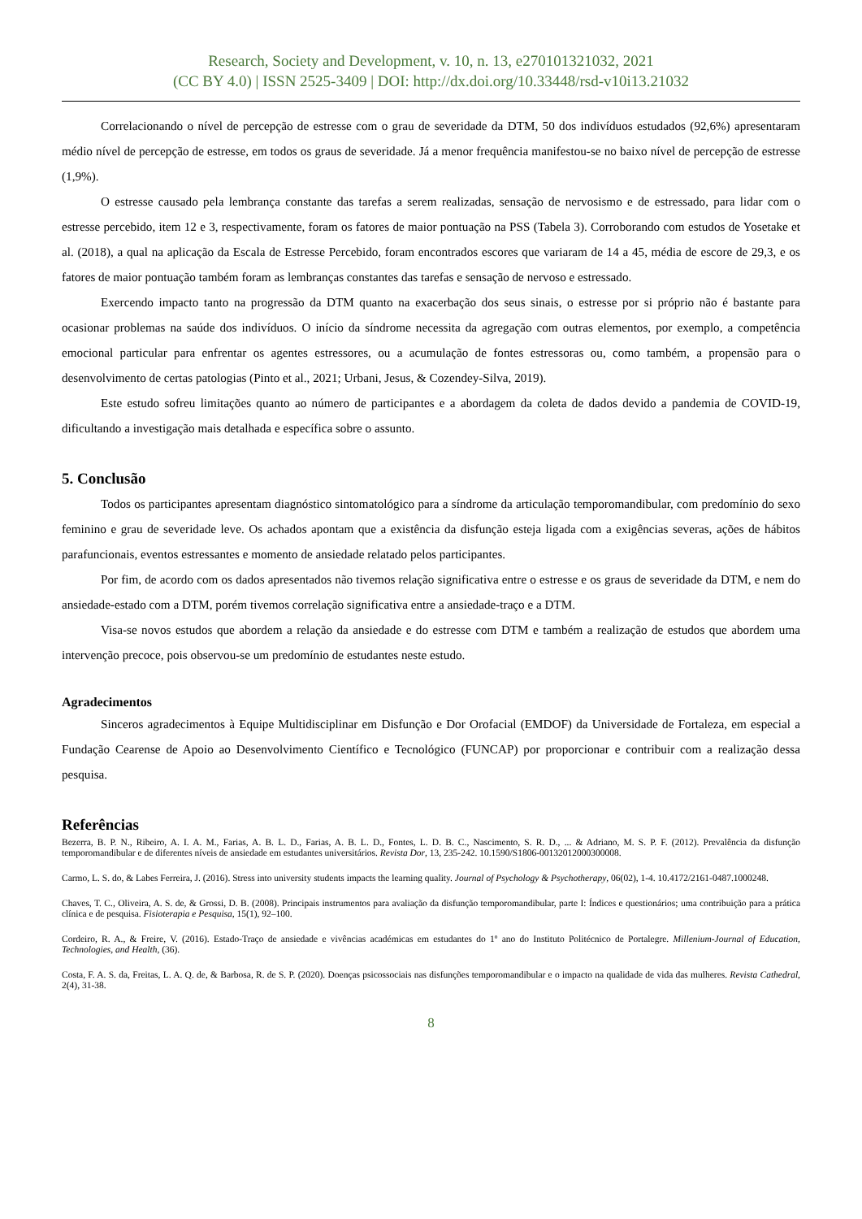Research, Society and Development, v. 10, n. 13, e270101321032, 2021
(CC BY 4.0) | ISSN 2525-3409 | DOI: http://dx.doi.org/10.33448/rsd-v10i13.21032
Correlacionando o nível de percepção de estresse com o grau de severidade da DTM, 50 dos indivíduos estudados (92,6%) apresentaram médio nível de percepção de estresse, em todos os graus de severidade. Já a menor frequência manifestou-se no baixo nível de percepção de estresse (1,9%).
O estresse causado pela lembrança constante das tarefas a serem realizadas, sensação de nervosismo e de estressado, para lidar com o estresse percebido, item 12 e 3, respectivamente, foram os fatores de maior pontuação na PSS (Tabela 3). Corroborando com estudos de Yosetake et al. (2018), a qual na aplicação da Escala de Estresse Percebido, foram encontrados escores que variaram de 14 a 45, média de escore de 29,3, e os fatores de maior pontuação também foram as lembranças constantes das tarefas e sensação de nervoso e estressado.
Exercendo impacto tanto na progressão da DTM quanto na exacerbação dos seus sinais, o estresse por si próprio não é bastante para ocasionar problemas na saúde dos indivíduos. O início da síndrome necessita da agregação com outras elementos, por exemplo, a competência emocional particular para enfrentar os agentes estressores, ou a acumulação de fontes estressoras ou, como também, a propensão para o desenvolvimento de certas patologias (Pinto et al., 2021; Urbani, Jesus, & Cozendey-Silva, 2019).
Este estudo sofreu limitações quanto ao número de participantes e a abordagem da coleta de dados devido a pandemia de COVID-19, dificultando a investigação mais detalhada e específica sobre o assunto.
5. Conclusão
Todos os participantes apresentam diagnóstico sintomatológico para a síndrome da articulação temporomandibular, com predomínio do sexo feminino e grau de severidade leve. Os achados apontam que a existência da disfunção esteja ligada com a exigências severas, ações de hábitos parafuncionais, eventos estressantes e momento de ansiedade relatado pelos participantes.
Por fim, de acordo com os dados apresentados não tivemos relação significativa entre o estresse e os graus de severidade da DTM, e nem do ansiedade-estado com a DTM, porém tivemos correlação significativa entre a ansiedade-traço e a DTM.
Visa-se novos estudos que abordem a relação da ansiedade e do estresse com DTM e também a realização de estudos que abordem uma intervenção precoce, pois observou-se um predomínio de estudantes neste estudo.
Agradecimentos
Sinceros agradecimentos à Equipe Multidisciplinar em Disfunção e Dor Orofacial (EMDOF) da Universidade de Fortaleza, em especial a Fundação Cearense de Apoio ao Desenvolvimento Científico e Tecnológico (FUNCAP) por proporcionar e contribuir com a realização dessa pesquisa.
Referências
Bezerra, B. P. N., Ribeiro, A. I. A. M., Farias, A. B. L. D., Farias, A. B. L. D., Fontes, L. D. B. C., Nascimento, S. R. D., ... & Adriano, M. S. P. F. (2012). Prevalência da disfunção temporomandibular e de diferentes níveis de ansiedade em estudantes universitários. Revista Dor, 13, 235-242. 10.1590/S1806-00132012000300008.
Carmo, L. S. do, & Labes Ferreira, J. (2016). Stress into university students impacts the learning quality. Journal of Psychology & Psychotherapy, 06(02), 1-4. 10.4172/2161-0487.1000248.
Chaves, T. C., Oliveira, A. S. de, & Grossi, D. B. (2008). Principais instrumentos para avaliação da disfunção temporomandibular, parte I: Índices e questionários; uma contribuição para a prática clínica e de pesquisa. Fisioterapia e Pesquisa, 15(1), 92–100.
Cordeiro, R. A., & Freire, V. (2016). Estado-Traço de ansiedade e vivências académicas em estudantes do 1º ano do Instituto Politécnico de Portalegre. Millenium-Journal of Education, Technologies, and Health, (36).
Costa, F. A. S. da, Freitas, L. A. Q. de, & Barbosa, R. de S. P. (2020). Doenças psicossociais nas disfunções temporomandibular e o impacto na qualidade de vida das mulheres. Revista Cathedral, 2(4), 31-38.
8